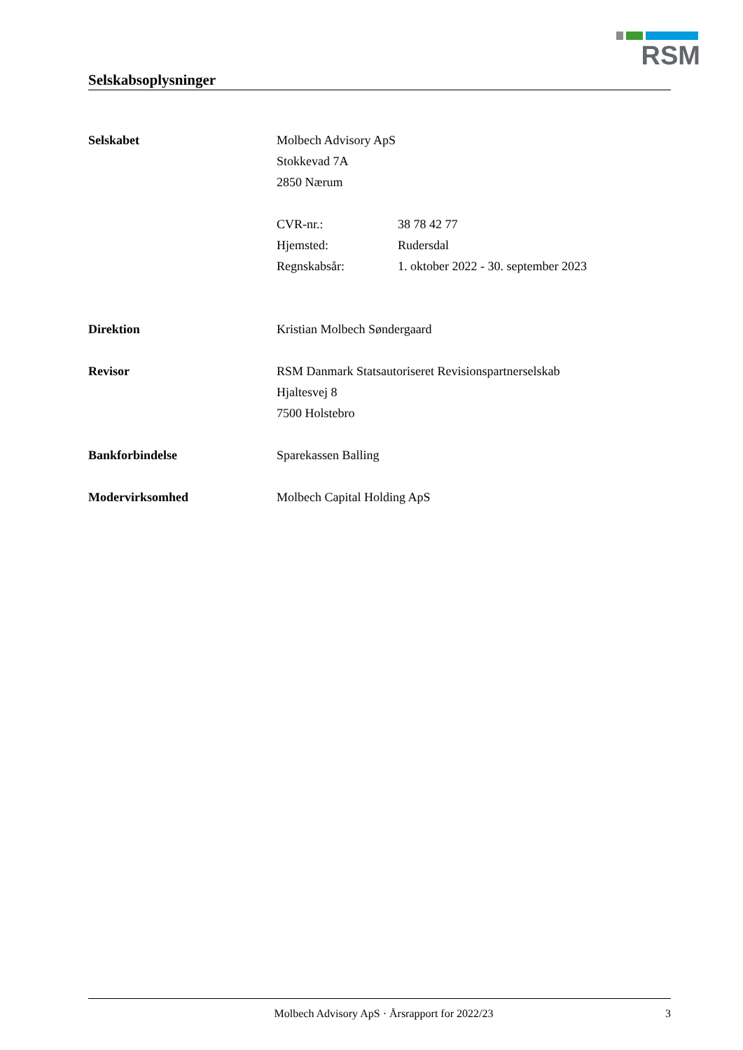RSM
Selskabsoplysninger
Selskabet Molbech Advisory ApS
Stokkevad 7A
2850 Nærum
CVR-nr.: 38 78 42 77
Hjemsted: Rudersdal
Regnskabsår: 1. oktober 2022 - 30. september 2023
Direktion Kristian Molbech Søndergaard
Revisor RSM Danmark Statsautoriseret Revisionspartnerselskab
Hjaltesvej 8
7500 Holstebro
Bankforbindelse Sparekassen Balling
Modervirksomhed Molbech Capital Holding ApS
Molbech Advisory ApS · Årsrapport for 2022/23
3